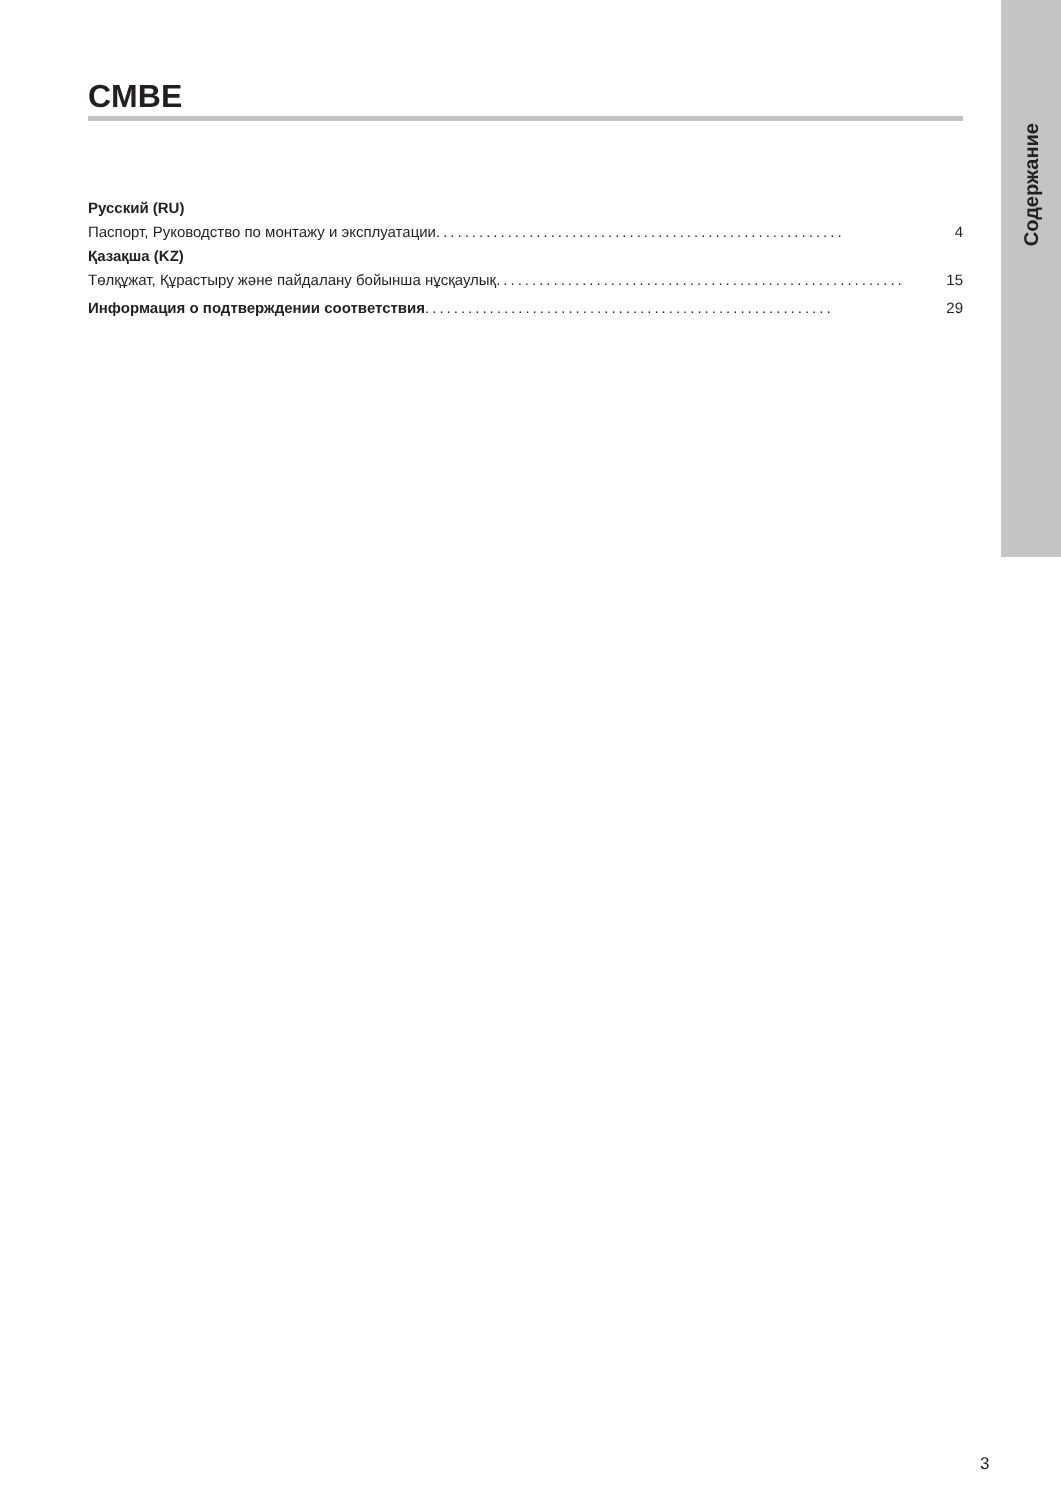Содержание
CMBE
Русский (RU)
Паспорт, Руководство по монтажу и эксплуатации......................................................... 4
Қазақша (KZ)
Төлқұжат, Құрастыру және пайдалану бойынша нұсқаулық ......................................................... 15
Информация о подтверждении соответствия ......................................................... 29
3